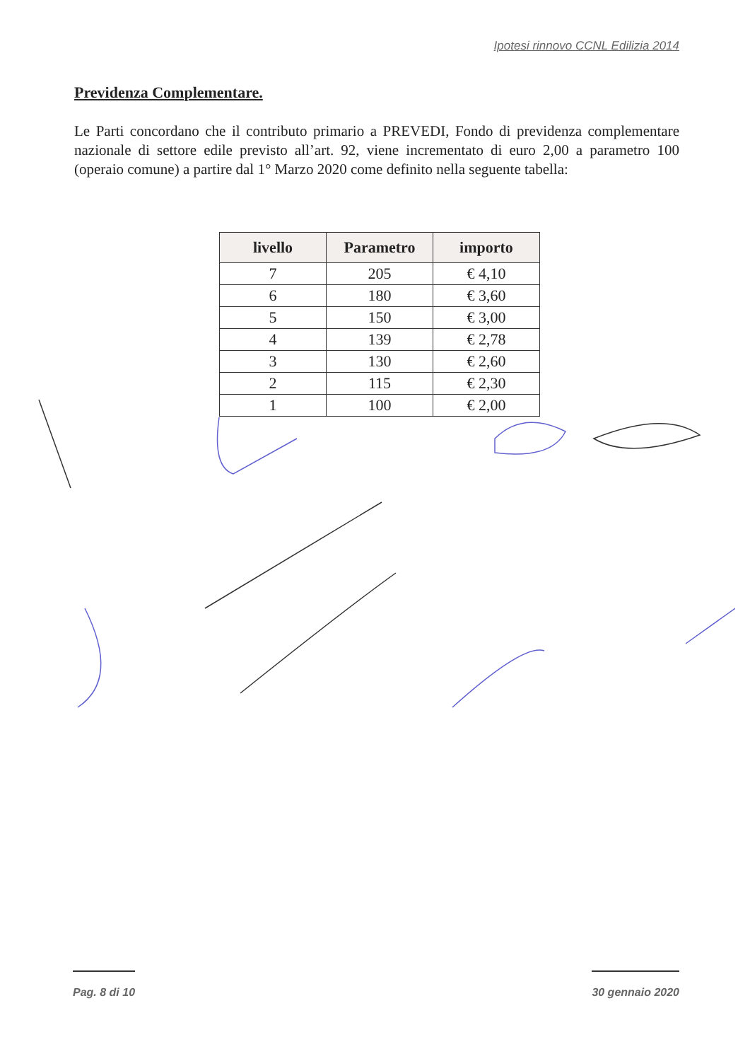Ipotesi rinnovo CCNL Edilizia 2014
Previdenza Complementare.
Le Parti concordano che il contributo primario a PREVEDI, Fondo di previdenza complementare nazionale di settore edile previsto all’art. 92, viene incrementato di euro 2,00 a parametro 100 (operaio comune) a partire dal 1° Marzo 2020 come definito nella seguente tabella:
| livello | Parametro | importo |
| --- | --- | --- |
| 7 | 205 | € 4,10 |
| 6 | 180 | € 3,60 |
| 5 | 150 | € 3,00 |
| 4 | 139 | € 2,78 |
| 3 | 130 | € 2,60 |
| 2 | 115 | € 2,30 |
| 1 | 100 | € 2,00 |
Pag. 8 di 10 30 gennaio 2020